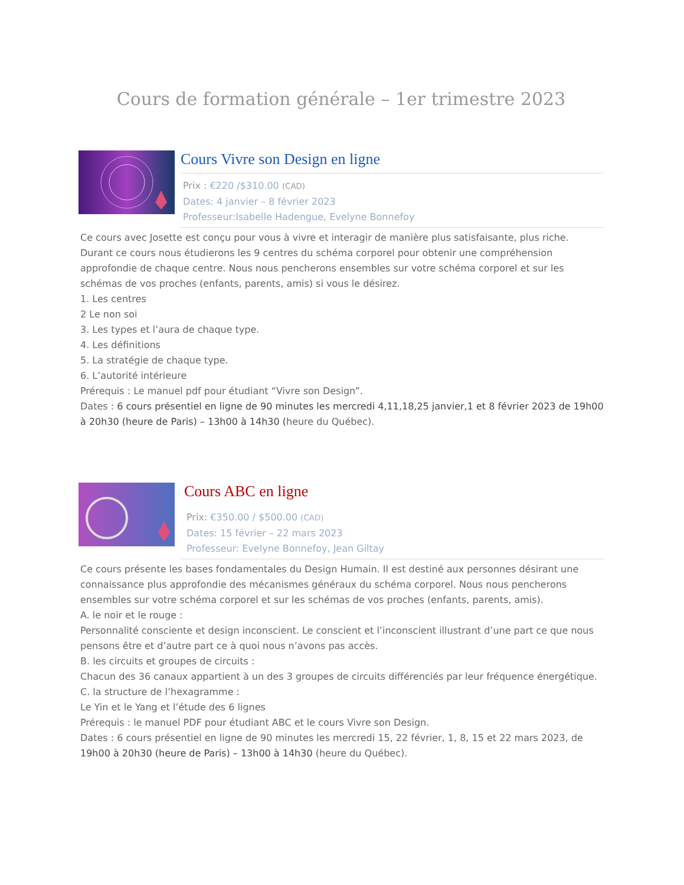Cours de formation générale – 1er trimestre 2023
Cours Vivre son Design en ligne
Prix : €220 /$310.00 (CAD)
Dates: 4 janvier – 8 février 2023
Professeur:Isabelle Hadengue, Evelyne Bonnefoy
Ce cours avec Josette est conçu pour vous à vivre et interagir de manière plus satisfaisante, plus riche. Durant ce cours nous étudierons les 9 centres du schéma corporel pour obtenir une compréhension approfondie de chaque centre. Nous nous pencherons ensembles sur votre schéma corporel et sur les schémas de vos proches (enfants, parents, amis) si vous le désirez.
1. Les centres
2 Le non soi
3. Les types et l’aura de chaque type.
4. Les définitions
5. La stratégie de chaque type.
6. L’autorité intérieure
Prérequis : Le manuel pdf pour étudiant “Vivre son Design”.
Dates : 6 cours présentiel en ligne de 90 minutes les mercredi 4,11,18,25 janvier,1 et 8 février 2023 de 19h00 à 20h30 (heure de Paris) – 13h00 à 14h30 (heure du Québec).
Cours ABC en ligne
Prix: €350.00 / $500.00 (CAD)
Dates: 15 février – 22 mars 2023
Professeur: Evelyne Bonnefoy, Jean Giltay
Ce cours présente les bases fondamentales du Design Humain. Il est destiné aux personnes désirant une connaissance plus approfondie des mécanismes généraux du schéma corporel. Nous nous pencherons ensembles sur votre schéma corporel et sur les schémas de vos proches (enfants, parents, amis).
A. le noir et le rouge :
Personnalité consciente et design inconscient. Le conscient et l’inconscient illustrant d’une part ce que nous pensons être et d’autre part ce à quoi nous n’avons pas accès.
B. les circuits et groupes de circuits :
Chacun des 36 canaux appartient à un des 3 groupes de circuits différenciés par leur fréquence énergétique.
C. la structure de l’hexagramme :
Le Yin et le Yang et l’étude des 6 lignes
Prérequis : le manuel PDF pour étudiant ABC et le cours Vivre son Design.
Dates : 6 cours présentiel en ligne de 90 minutes les mercredi 15, 22 février, 1, 8, 15 et 22 mars 2023, de 19h00 à 20h30 (heure de Paris) – 13h00 à 14h30 (heure du Québec).